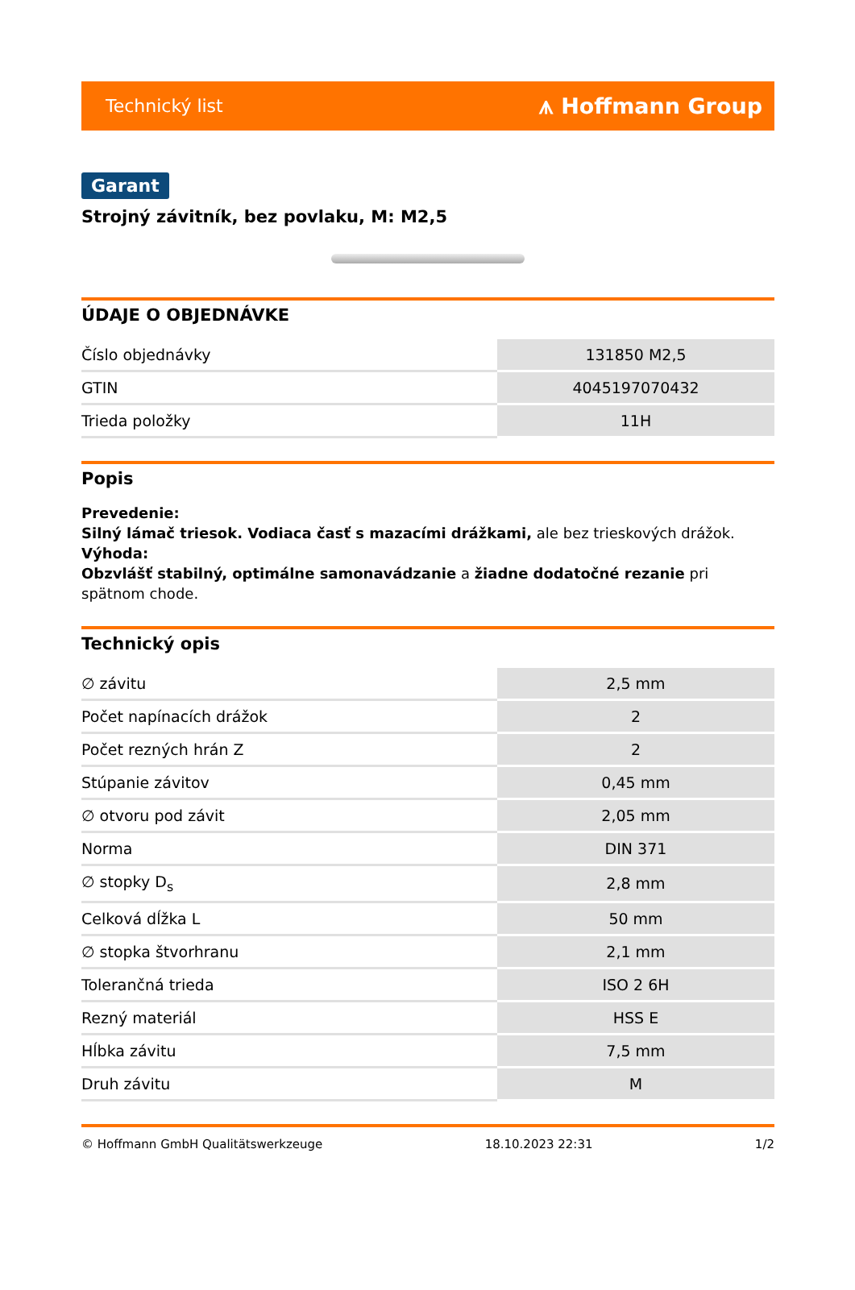Technický list ⩚ Hoffmann Group
Garant
Strojný závitník, bez povlaku, M: M2,5
ÚDAJE O OBJEDNÁVKE
| Číslo objednávky | 131850 M2,5 |
| GTIN | 4045197070432 |
| Trieda položky | 11H |
Popis
Prevedenie:
Silný lámač triesok. Vodiaca časť s mazacími drážkami, ale bez trieskových drážok.
Výhoda:
Obzvlášť stabilný, optimálne samonavádzanie a žiadne dodatočné rezanie pri spätnom chode.
Technický opis
| ∅ závitu | 2,5 mm |
| Počet napínacích drážok | 2 |
| Počet rezných hrán Z | 2 |
| Stúpanie závitov | 0,45 mm |
| ∅ otvoru pod závit | 2,05 mm |
| Norma | DIN 371 |
| ∅ stopky D<sub>s</sub> | 2,8 mm |
| Celková dĺžka L | 50 mm |
| ∅ stopka štvorhranu | 2,1 mm |
| Tolerančná trieda | ISO 2 6H |
| Rezný materiál | HSS E |
| Hĺbka závitu | 7,5 mm |
| Druh závitu | M |
© Hoffmann GmbH Qualitätswerkzeuge 18.10.2023 22:31 1/2